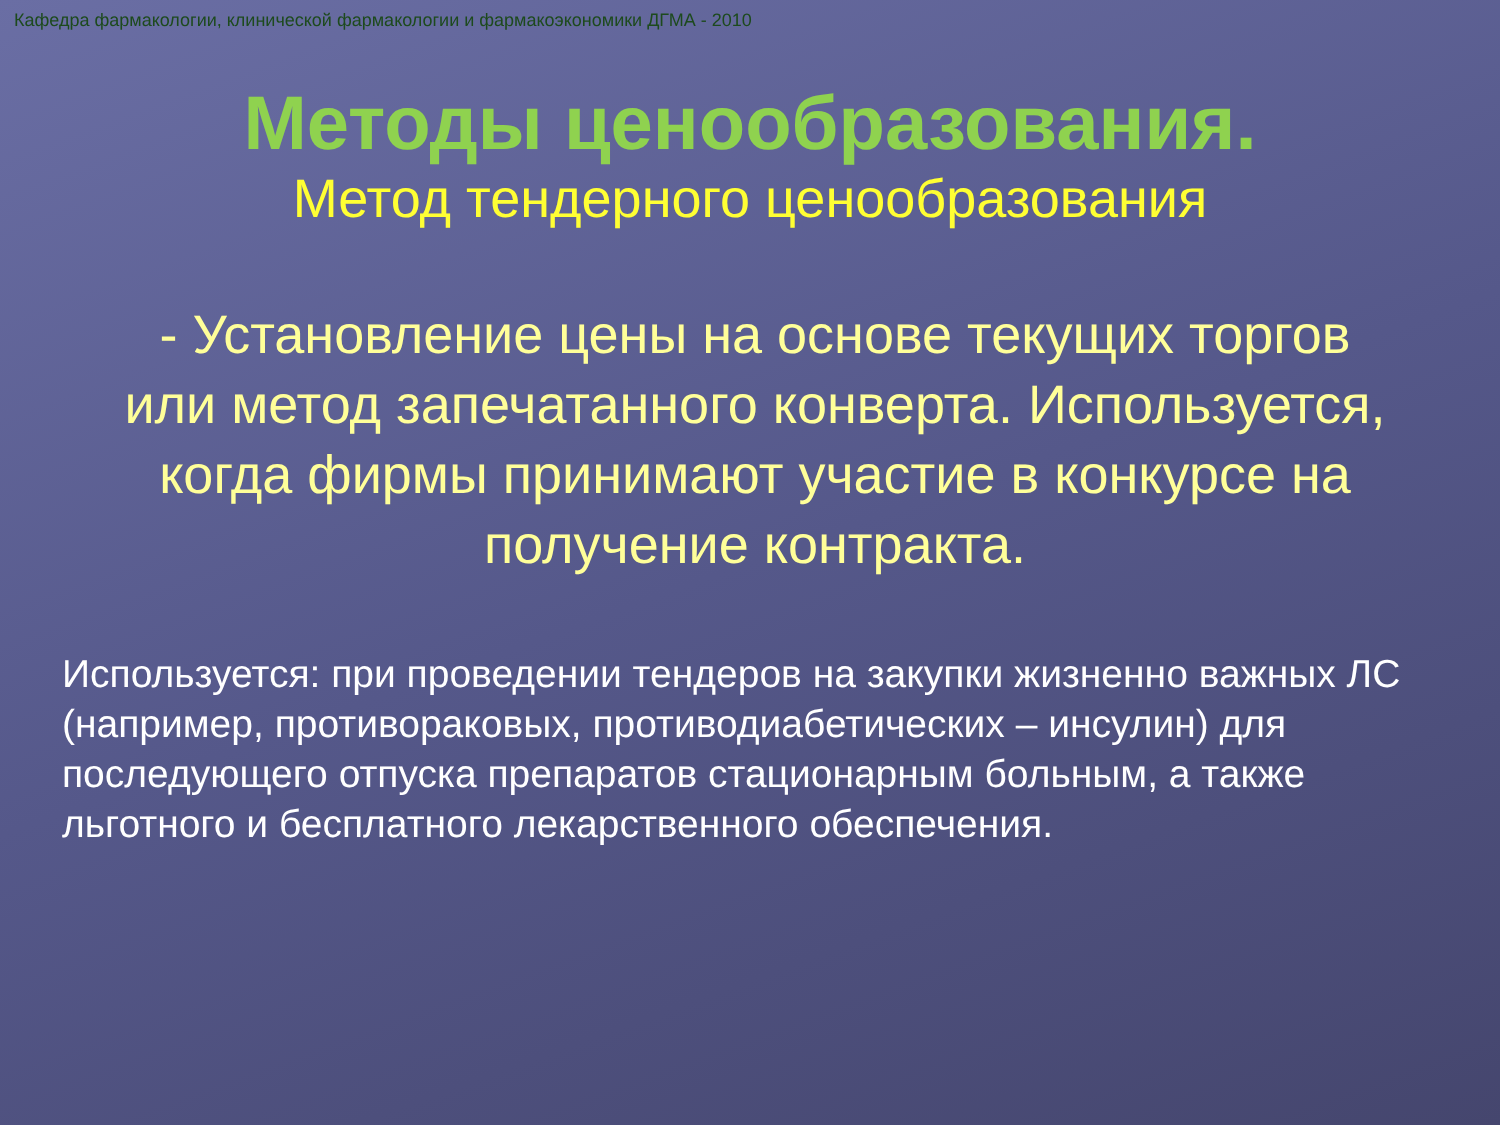Кафедра фармакологии, клинической фармакологии и фармакоэкономики ДГМА - 2010
Методы ценообразования.
Метод тендерного ценообразования
- Установление цены на основе текущих торгов или метод запечатанного конверта. Используется, когда фирмы принимают участие в конкурсе на получение контракта.
Используется: при проведении тендеров на закупки жизненно важных ЛС (например, противораковых, противодиабетических – инсулин) для последующего отпуска препаратов стационарным больным, а также льготного и бесплатного лекарственного обеспечения.